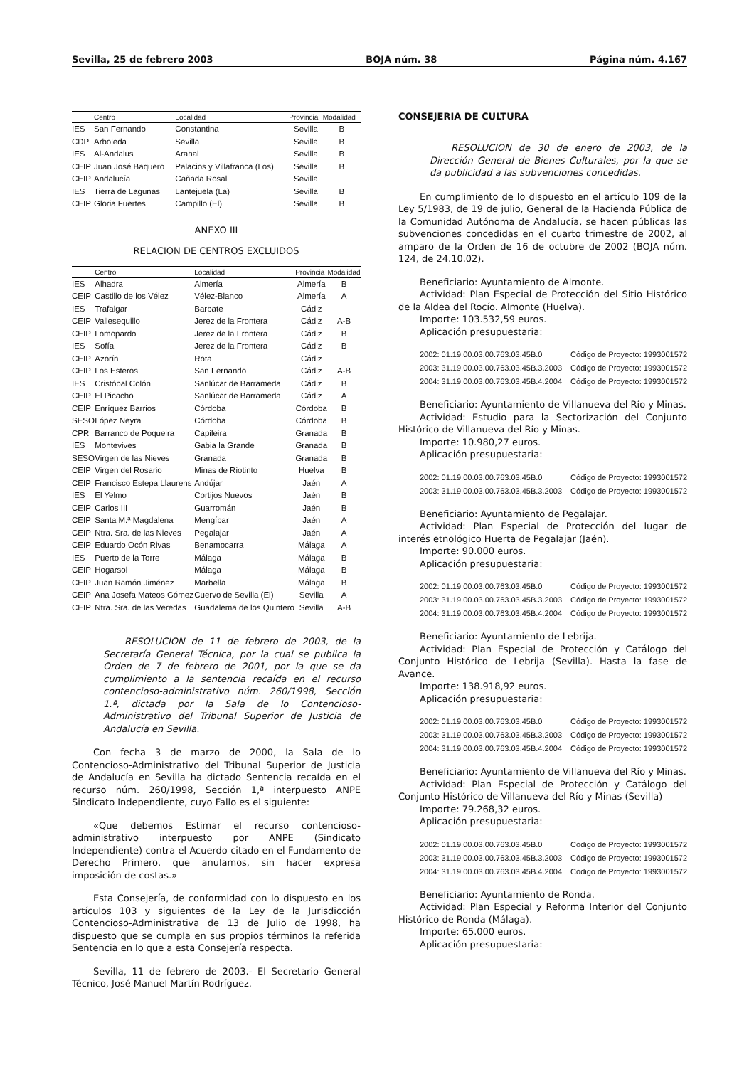Sevilla, 25 de febrero 2003 BOJA núm. 38 Página núm. 4.167
| | Centro | Localidad | Provincia | Modalidad |
| --- | --- | --- | --- | --- |
| IES | San Fernando | Constantina | Sevilla | B |
| CDP | Arboleda | Sevilla | Sevilla | B |
| IES | Al-Andalus | Arahal | Sevilla | B |
| CEIP | Juan José Baquero | Palacios y Villafranca (Los) | Sevilla | B |
| CEIP | Andalucía | Cañada Rosal | Sevilla | |
| IES | Tierra de Lagunas | Lantejuela (La) | Sevilla | B |
| CEIP | Gloria Fuertes | Campillo (El) | Sevilla | B |
ANEXO III
RELACION DE CENTROS EXCLUIDOS
| | Centro | Localidad | Provincia | Modalidad |
| --- | --- | --- | --- | --- |
| IES | Alhadra | Almería | Almería | B |
| CEIP | Castillo de los Vélez | Vélez-Blanco | Almería | A |
| IES | Trafalgar | Barbate | Cádiz | |
| CEIP | Vallesequillo | Jerez de la Frontera | Cádiz | A-B |
| CEIP | Lomopardo | Jerez de la Frontera | Cádiz | B |
| IES | Sofía | Jerez de la Frontera | Cádiz | B |
| CEIP | Azorín | Rota | Cádiz | |
| CEIP | Los Esteros | San Fernando | Cádiz | A-B |
| IES | Cristóbal Colón | Sanlúcar de Barrameda | Cádiz | B |
| CEIP | El Picacho | Sanlúcar de Barrameda | Cádiz | A |
| CEIP | Enríquez Barrios | Córdoba | Córdoba | B |
| SESO | López Neyra | Córdoba | Córdoba | B |
| CPR | Barranco de Poqueira | Capileira | Granada | B |
| IES | Montevives | Gabia la Grande | Granada | B |
| SESO | Virgen de las Nieves | Granada | Granada | B |
| CEIP | Virgen del Rosario | Minas de Riotinto | Huelva | B |
| CEIP | Francisco Estepa Llaurens | Andújar | Jaén | A |
| IES | El Yelmo | Cortijos Nuevos | Jaén | B |
| CEIP | Carlos III | Guarromán | Jaén | B |
| CEIP | Santa M.ª Magdalena | Mengíbar | Jaén | A |
| CEIP | Ntra. Sra. de las Nieves | Pegalajar | Jaén | A |
| CEIP | Eduardo Ocón Rivas | Benamocarra | Málaga | A |
| IES | Puerto de la Torre | Málaga | Málaga | B |
| CEIP | Hogarsol | Málaga | Málaga | B |
| CEIP | Juan Ramón Jiménez | Marbella | Málaga | B |
| CEIP | Ana Josefa Mateos Gómez | Cuervo de Sevilla (El) | Sevilla | A |
| CEIP | Ntra. Sra. de las Veredas | Guadalema de los Quintero | Sevilla | A-B |
RESOLUCION de 11 de febrero de 2003, de la Secretaría General Técnica, por la cual se publica la Orden de 7 de febrero de 2001, por la que se da cumplimiento a la sentencia recaída en el recurso contencioso-administrativo núm. 260/1998, Sección 1.ª, dictada por la Sala de lo Contencioso-Administrativo del Tribunal Superior de Justicia de Andalucía en Sevilla.
Con fecha 3 de marzo de 2000, la Sala de lo Contencioso-Administrativo del Tribunal Superior de Justicia de Andalucía en Sevilla ha dictado Sentencia recaída en el recurso núm. 260/1998, Sección 1,ª interpuesto ANPE Sindicato Independiente, cuyo Fallo es el siguiente:
«Que debemos Estimar el recurso contencioso-administrativo interpuesto por ANPE (Sindicato Independiente) contra el Acuerdo citado en el Fundamento de Derecho Primero, que anulamos, sin hacer expresa imposición de costas.»
Esta Consejería, de conformidad con lo dispuesto en los artículos 103 y siguientes de la Ley de la Jurisdicción Contencioso-Administrativa de 13 de Julio de 1998, ha dispuesto que se cumpla en sus propios términos la referida Sentencia en lo que a esta Consejería respecta.
Sevilla, 11 de febrero de 2003.- El Secretario General Técnico, José Manuel Martín Rodríguez.
CONSEJERIA DE CULTURA
RESOLUCION de 30 de enero de 2003, de la Dirección General de Bienes Culturales, por la que se da publicidad a las subvenciones concedidas.
En cumplimiento de lo dispuesto en el artículo 109 de la Ley 5/1983, de 19 de julio, General de la Hacienda Pública de la Comunidad Autónoma de Andalucía, se hacen públicas las subvenciones concedidas en el cuarto trimestre de 2002, al amparo de la Orden de 16 de octubre de 2002 (BOJA núm. 124, de 24.10.02).
Beneficiario: Ayuntamiento de Almonte.
Actividad: Plan Especial de Protección del Sitio Histórico de la Aldea del Rocío. Almonte (Huelva).
Importe: 103.532,59 euros.
Aplicación presupuestaria:
2002: 01.19.00.03.00.763.03.45B.0 Código de Proyecto: 1993001572
2003: 31.19.00.03.00.763.03.45B.3.2003 Código de Proyecto: 1993001572
2004: 31.19.00.03.00.763.03.45B.4.2004 Código de Proyecto: 1993001572
Beneficiario: Ayuntamiento de Villanueva del Río y Minas.
Actividad: Estudio para la Sectorización del Conjunto Histórico de Villanueva del Río y Minas.
Importe: 10.980,27 euros.
Aplicación presupuestaria:
2002: 01.19.00.03.00.763.03.45B.0 Código de Proyecto: 1993001572
2003: 31.19.00.03.00.763.03.45B.3.2003 Código de Proyecto: 1993001572
Beneficiario: Ayuntamiento de Pegalajar.
Actividad: Plan Especial de Protección del lugar de interés etnológico Huerta de Pegalajar (Jaén).
Importe: 90.000 euros.
Aplicación presupuestaria:
2002: 01.19.00.03.00.763.03.45B.0 Código de Proyecto: 1993001572
2003: 31.19.00.03.00.763.03.45B.3.2003 Código de Proyecto: 1993001572
2004: 31.19.00.03.00.763.03.45B.4.2004 Código de Proyecto: 1993001572
Beneficiario: Ayuntamiento de Lebrija.
Actividad: Plan Especial de Protección y Catálogo del Conjunto Histórico de Lebrija (Sevilla). Hasta la fase de Avance.
Importe: 138.918,92 euros.
Aplicación presupuestaria:
2002: 01.19.00.03.00.763.03.45B.0 Código de Proyecto: 1993001572
2003: 31.19.00.03.00.763.03.45B.3.2003 Código de Proyecto: 1993001572
2004: 31.19.00.03.00.763.03.45B.4.2004 Código de Proyecto: 1993001572
Beneficiario: Ayuntamiento de Villanueva del Río y Minas.
Actividad: Plan Especial de Protección y Catálogo del Conjunto Histórico de Villanueva del Río y Minas (Sevilla)
Importe: 79.268,32 euros.
Aplicación presupuestaria:
2002: 01.19.00.03.00.763.03.45B.0 Código de Proyecto: 1993001572
2003: 31.19.00.03.00.763.03.45B.3.2003 Código de Proyecto: 1993001572
2004: 31.19.00.03.00.763.03.45B.4.2004 Código de Proyecto: 1993001572
Beneficiario: Ayuntamiento de Ronda.
Actividad: Plan Especial y Reforma Interior del Conjunto Histórico de Ronda (Málaga).
Importe: 65.000 euros.
Aplicación presupuestaria: